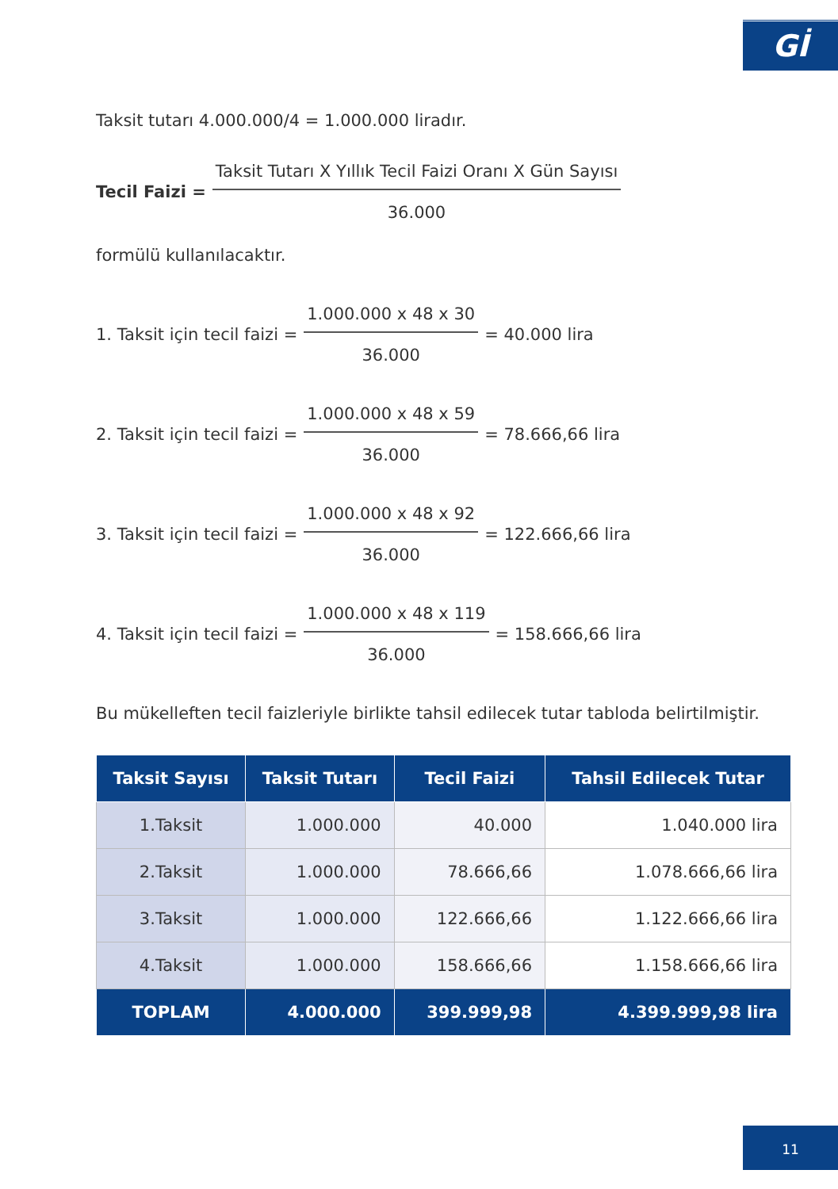Gİ
Taksit tutarı 4.000.000/4 = 1.000.000 liradır.
Tecil Faizi = Taksit Tutarı X Yıllık Tecil Faizi Oranı X Gün Sayısı 36.000
formülü kullanılacaktır.
1. Taksit için tecil faizi = 1.000.000 x 48 x 30 36.000 = 40.000 lira
2. Taksit için tecil faizi = 1.000.000 x 48 x 59 36.000 = 78.666,66 lira
3. Taksit için tecil faizi = 1.000.000 x 48 x 92 36.000 = 122.666,66 lira
4. Taksit için tecil faizi = 1.000.000 x 48 x 119 36.000 = 158.666,66 lira
Bu mükelleften tecil faizleriyle birlikte tahsil edilecek tutar tabloda belirtilmiştir.
| Taksit Sayısı | Taksit Tutarı | Tecil Faizi | Tahsil Edilecek Tutar |
| --- | --- | --- | --- |
| 1.Taksit | 1.000.000 | 40.000 | 1.040.000 lira |
| 2.Taksit | 1.000.000 | 78.666,66 | 1.078.666,66 lira |
| 3.Taksit | 1.000.000 | 122.666,66 | 1.122.666,66 lira |
| 4.Taksit | 1.000.000 | 158.666,66 | 1.158.666,66 lira |
| TOPLAM | 4.000.000 | 399.999,98 | 4.399.999,98 lira |
11